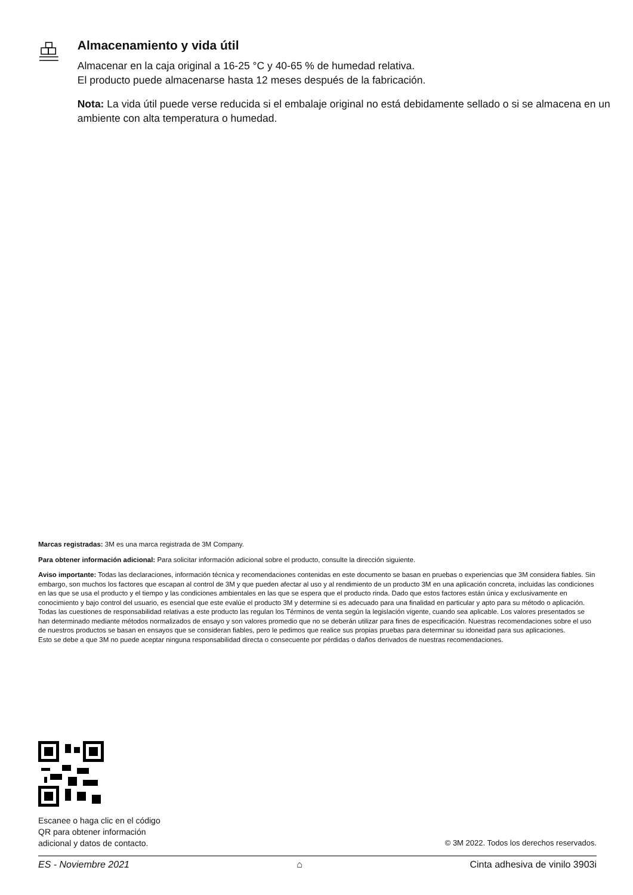Almacenamiento y vida útil
Almacenar en la caja original a 16-25 °C y 40-65 % de humedad relativa.
El producto puede almacenarse hasta 12 meses después de la fabricación.
Nota: La vida útil puede verse reducida si el embalaje original no está debidamente sellado o si se almacena en un ambiente con alta temperatura o humedad.
Marcas registradas: 3M es una marca registrada de 3M Company.
Para obtener información adicional: Para solicitar información adicional sobre el producto, consulte la dirección siguiente.
Aviso importante: Todas las declaraciones, información técnica y recomendaciones contenidas en este documento se basan en pruebas o experiencias que 3M considera fiables. Sin embargo, son muchos los factores que escapan al control de 3M y que pueden afectar al uso y al rendimiento de un producto 3M en una aplicación concreta, incluidas las condiciones en las que se usa el producto y el tiempo y las condiciones ambientales en las que se espera que el producto rinda. Dado que estos factores están única y exclusivamente en conocimiento y bajo control del usuario, es esencial que este evalúe el producto 3M y determine si es adecuado para una finalidad en particular y apto para su método o aplicación. Todas las cuestiones de responsabilidad relativas a este producto las regulan los Términos de venta según la legislación vigente, cuando sea aplicable. Los valores presentados se han determinado mediante métodos normalizados de ensayo y son valores promedio que no se deberán utilizar para fines de especificación. Nuestras recomendaciones sobre el uso de nuestros productos se basan en ensayos que se consideran fiables, pero le pedimos que realice sus propias pruebas para determinar su idoneidad para sus aplicaciones.
Esto se debe a que 3M no puede aceptar ninguna responsabilidad directa o consecuente por pérdidas o daños derivados de nuestras recomendaciones.
Escanee o haga clic en el código
QR para obtener información
adicional y datos de contacto.
© 3M 2022. Todos los derechos reservados.
ES - Noviembre 2021 ⌂ Cinta adhesiva de vinilo 3903i